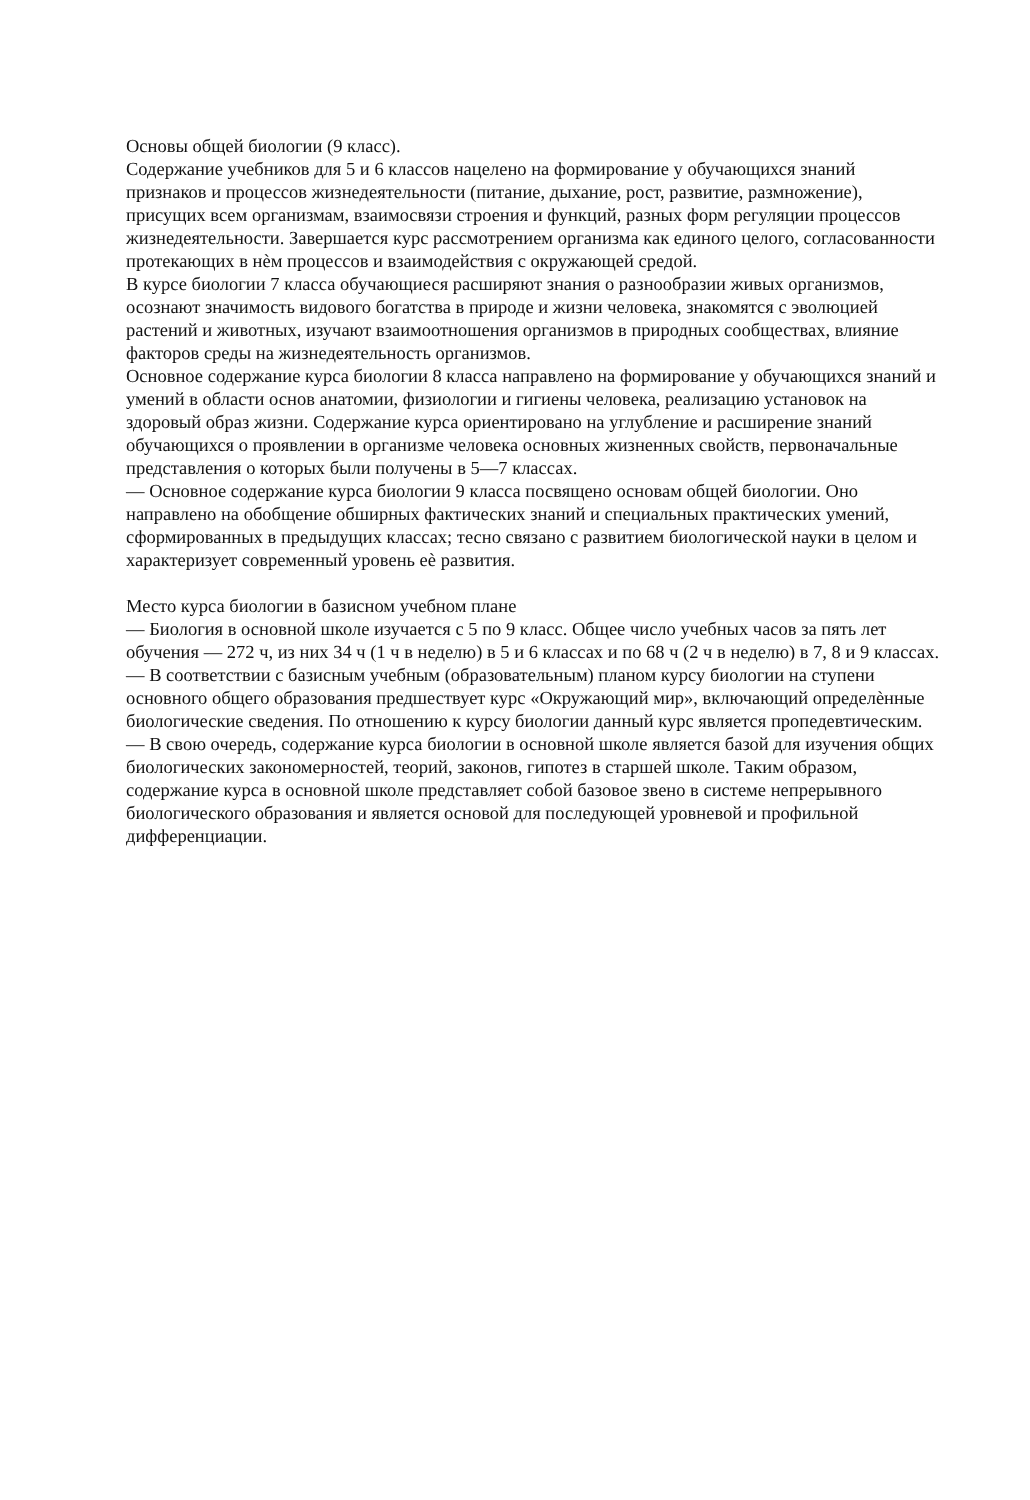Основы общей биологии (9 класс).
Содержание учебников для 5 и 6 классов нацелено на формирование у обучающихся знаний признаков и процессов жизнедеятельности (питание, дыхание, рост, развитие, размножение), присущих всем организмам, взаимосвязи строения и функций, разных форм регуляции процессов жизнедеятельности. Завершается курс рассмотрением организма как единого целого, согласованности протекающих в нѐм процессов и взаимодействия с окружающей средой.
В курсе биологии 7 класса обучающиеся расширяют знания о разнообразии живых организмов, осознают значимость видового богатства в природе и жизни человека, знакомятся с эволюцией растений и животных, изучают взаимоотношения организмов в природных сообществах, влияние факторов среды на жизнедеятельность организмов.
Основное содержание курса биологии 8 класса направлено на формирование у обучающихся знаний и умений в области основ анатомии, физиологии и гигиены человека, реализацию установок на здоровый образ жизни. Содержание курса ориентировано на углубление и расширение знаний обучающихся о проявлении в организме человека основных жизненных свойств, первоначальные представления о которых были получены в 5—7 классах.
— Основное содержание курса биологии 9 класса посвящено основам общей биологии. Оно направлено на обобщение обширных фактических знаний и специальных практических умений, сформированных в предыдущих классах; тесно связано с развитием биологической науки в целом и характеризует современный уровень еѐ развития.
Место курса биологии в базисном учебном плане
— Биология в основной школе изучается с 5 по 9 класс. Общее число учебных часов за пять лет обучения — 272 ч, из них 34 ч (1 ч в неделю) в 5 и 6 классах и по 68 ч (2 ч в неделю) в 7, 8 и 9 классах.
— В соответствии с базисным учебным (образовательным) планом курсу биологии на ступени основного общего образования предшествует курс «Окружающий мир», включающий определѐнные биологические сведения. По отношению к курсу биологии данный курс является пропедевтическим.
— В свою очередь, содержание курса биологии в основной школе является базой для изучения общих биологических закономерностей, теорий, законов, гипотез в старшей школе. Таким образом, содержание курса в основной школе представляет собой базовое звено в системе непрерывного биологического образования и является основой для последующей уровневой и профильной дифференциации.